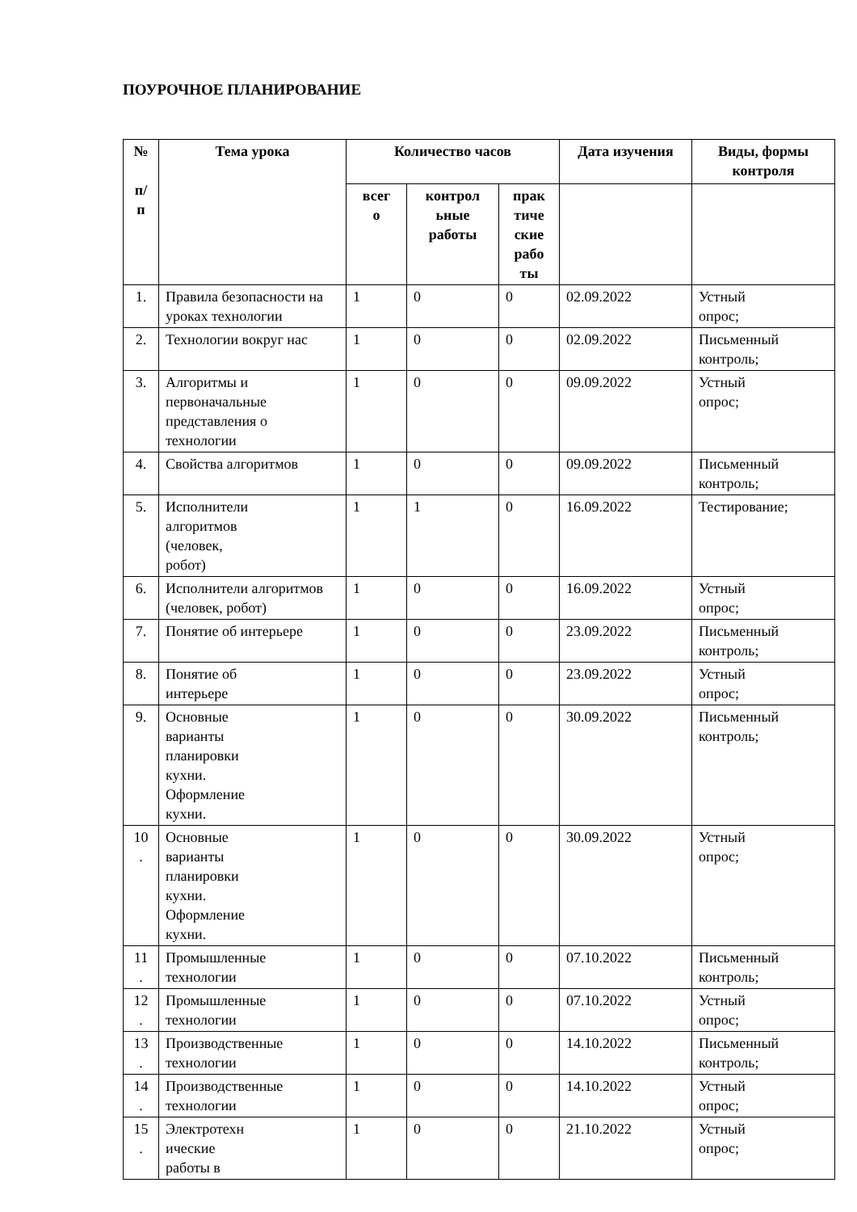ПОУРОЧНОЕ ПЛАНИРОВАНИЕ
| № п/ п | Тема урока | Количество часов | | | Дата изучения | Виды, формы контроля |
| --- | --- | --- | --- | --- | --- | --- |
| | | всег о | контрол ьные работы | прак тиче ские рабо ты | | |
| 1. | Правила безопасности на уроках технологии | 1 | 0 | 0 | 02.09.2022 | Устный опрос; |
| 2. | Технологии вокруг нас | 1 | 0 | 0 | 02.09.2022 | Письменный контроль; |
| 3. | Алгоритмы и первоначальные представления о технологии | 1 | 0 | 0 | 09.09.2022 | Устный опрос; |
| 4. | Свойства алгоритмов | 1 | 0 | 0 | 09.09.2022 | Письменный контроль; |
| 5. | Исполнители алгоритмов (человек, робот) | 1 | 1 | 0 | 16.09.2022 | Тестирование; |
| 6. | Исполнители алгоритмов (человек, робот) | 1 | 0 | 0 | 16.09.2022 | Устный опрос; |
| 7. | Понятие об интерьере | 1 | 0 | 0 | 23.09.2022 | Письменный контроль; |
| 8. | Понятие об интерьере | 1 | 0 | 0 | 23.09.2022 | Устный опрос; |
| 9. | Основные варианты планировки кухни. Оформление кухни. | 1 | 0 | 0 | 30.09.2022 | Письменный контроль; |
| 10 . | Основные варианты планировки кухни. Оформление кухни. | 1 | 0 | 0 | 30.09.2022 | Устный опрос; |
| 11 . | Промышленные технологии | 1 | 0 | 0 | 07.10.2022 | Письменный контроль; |
| 12 . | Промышленные технологии | 1 | 0 | 0 | 07.10.2022 | Устный опрос; |
| 13 . | Производственные технологии | 1 | 0 | 0 | 14.10.2022 | Письменный контроль; |
| 14 . | Производственные технологии | 1 | 0 | 0 | 14.10.2022 | Устный опрос; |
| 15 . | Электротехн ические работы в | 1 | 0 | 0 | 21.10.2022 | Устный опрос; |